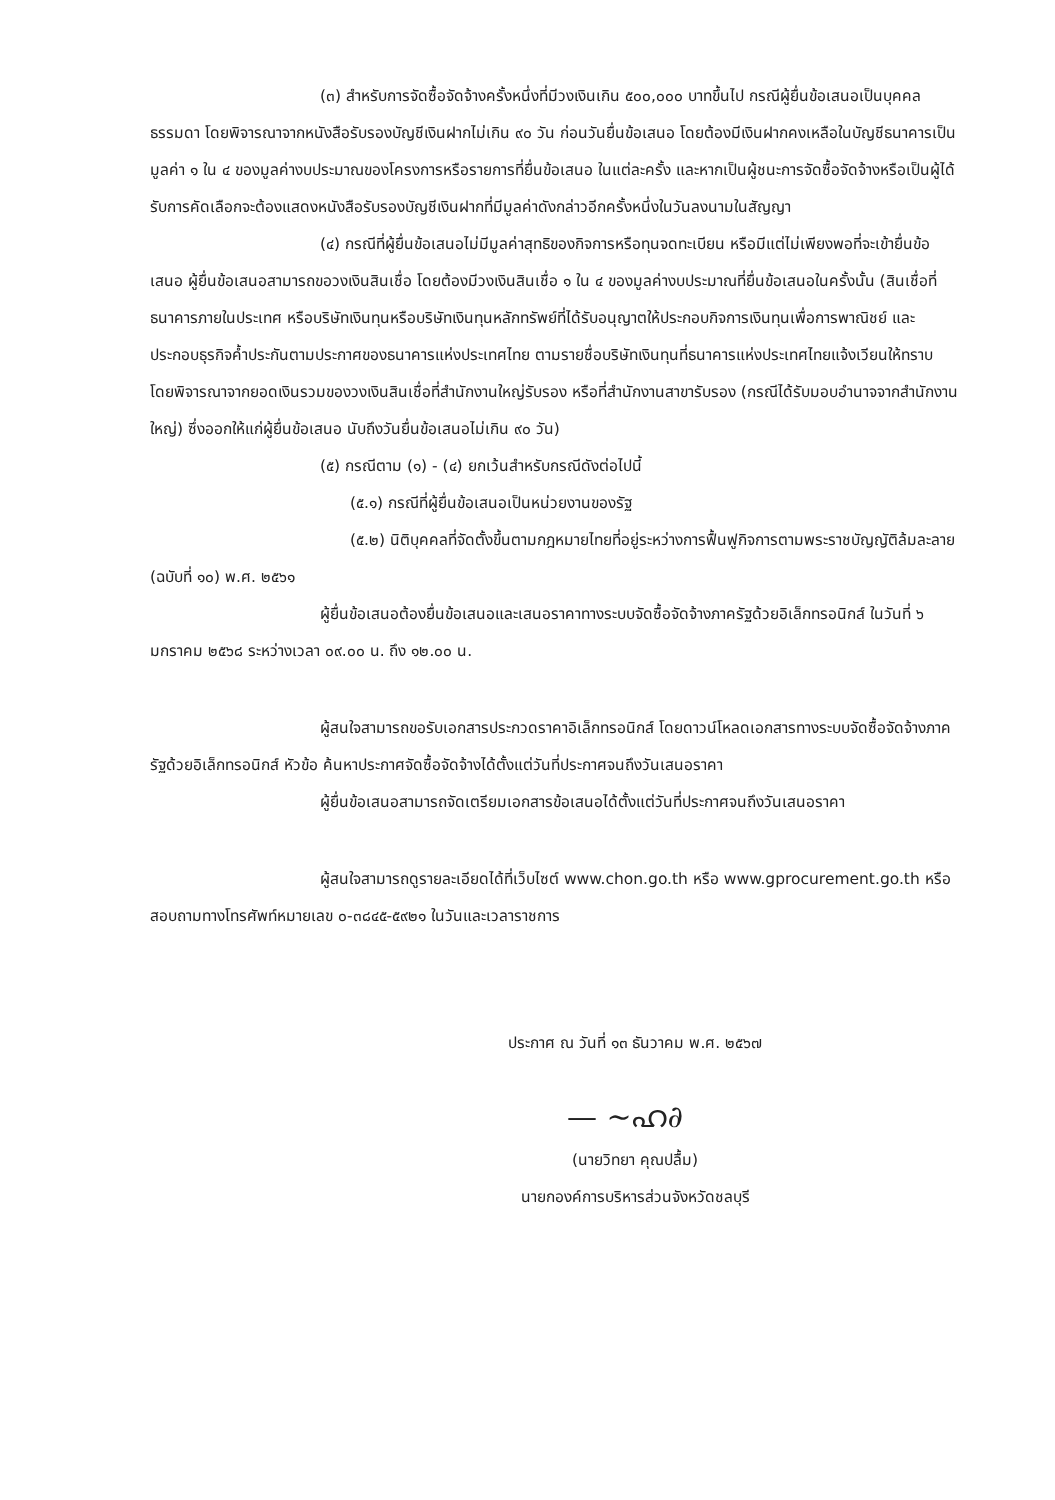(๓) สำหรับการจัดซื้อจัดจ้างครั้งหนึ่งที่มีวงเงินเกิน ๕๐๐,๐๐๐ บาทขึ้นไป กรณีผู้ยื่นข้อเสนอเป็นบุคคลธรรมดา โดยพิจารณาจากหนังสือรับรองบัญชีเงินฝากไม่เกิน ๙๐ วัน ก่อนวันยื่นข้อเสนอ โดยต้องมีเงินฝากคงเหลือในบัญชีธนาคารเป็นมูลค่า ๑ ใน ๔ ของมูลค่างบประมาณของโครงการหรือรายการที่ยื่นข้อเสนอ ในแต่ละครั้ง และหากเป็นผู้ชนะการจัดซื้อจัดจ้างหรือเป็นผู้ได้รับการคัดเลือกจะต้องแสดงหนังสือรับรองบัญชีเงินฝากที่มีมูลค่าดังกล่าวอีกครั้งหนึ่งในวันลงนามในสัญญา
(๔) กรณีที่ผู้ยื่นข้อเสนอไม่มีมูลค่าสุทธิของกิจการหรือทุนจดทะเบียน หรือมีแต่ไม่เพียงพอที่จะเข้ายื่นข้อเสนอ ผู้ยื่นข้อเสนอสามารถขอวงเงินสินเชื่อ โดยต้องมีวงเงินสินเชื่อ ๑ ใน ๔ ของมูลค่างบประมาณที่ยื่นข้อเสนอในครั้งนั้น (สินเชื่อที่ธนาคารภายในประเทศ หรือบริษัทเงินทุนหรือบริษัทเงินทุนหลักทรัพย์ที่ได้รับอนุญาตให้ประกอบกิจการเงินทุนเพื่อการพาณิชย์ และประกอบธุรกิจค้ำประกันตามประกาศของธนาคารแห่งประเทศไทย ตามรายชื่อบริษัทเงินทุนที่ธนาคารแห่งประเทศไทยแจ้งเวียนให้ทราบ โดยพิจารณาจากยอดเงินรวมของวงเงินสินเชื่อที่สำนักงานใหญ่รับรอง หรือที่สำนักงานสาขารับรอง (กรณีได้รับมอบอำนาจจากสำนักงานใหญ่) ซึ่งออกให้แก่ผู้ยื่นข้อเสนอ นับถึงวันยื่นข้อเสนอไม่เกิน ๙๐ วัน)
(๕) กรณีตาม (๑) - (๔) ยกเว้นสำหรับกรณีดังต่อไปนี้
(๕.๑) กรณีที่ผู้ยื่นข้อเสนอเป็นหน่วยงานของรัฐ
(๕.๒) นิติบุคคลที่จัดตั้งขึ้นตามกฎหมายไทยที่อยู่ระหว่างการฟื้นฟูกิจการตามพระราชบัญญัติล้มละลาย (ฉบับที่ ๑๐) พ.ศ. ๒๕๖๑
ผู้ยื่นข้อเสนอต้องยื่นข้อเสนอและเสนอราคาทางระบบจัดซื้อจัดจ้างภาครัฐด้วยอิเล็กทรอนิกส์ ในวันที่ ๖ มกราคม ๒๕๖๘ ระหว่างเวลา ๐๙.๐๐ น. ถึง ๑๒.๐๐ น.
ผู้สนใจสามารถขอรับเอกสารประกวดราคาอิเล็กทรอนิกส์ โดยดาวน์โหลดเอกสารทางระบบจัดซื้อจัดจ้างภาครัฐด้วยอิเล็กทรอนิกส์ หัวข้อ ค้นหาประกาศจัดซื้อจัดจ้างได้ตั้งแต่วันที่ประกาศจนถึงวันเสนอราคา
ผู้ยื่นข้อเสนอสามารถจัดเตรียมเอกสารข้อเสนอได้ตั้งแต่วันที่ประกาศจนถึงวันเสนอราคา
ผู้สนใจสามารถดูรายละเอียดได้ที่เว็บไซต์ www.chon.go.th หรือ www.gprocurement.go.th หรือสอบถามทางโทรศัพท์หมายเลข ๐-๓๘๔๕-๕๙๒๑ ในวันและเวลาราชการ
ประกาศ ณ วันที่ ๑๓ ธันวาคม พ.ศ. ๒๕๖๗
— ~ഹ∂
(นายวิทยา คุณปลื้ม)
นายกองค์การบริหารส่วนจังหวัดชลบุรี